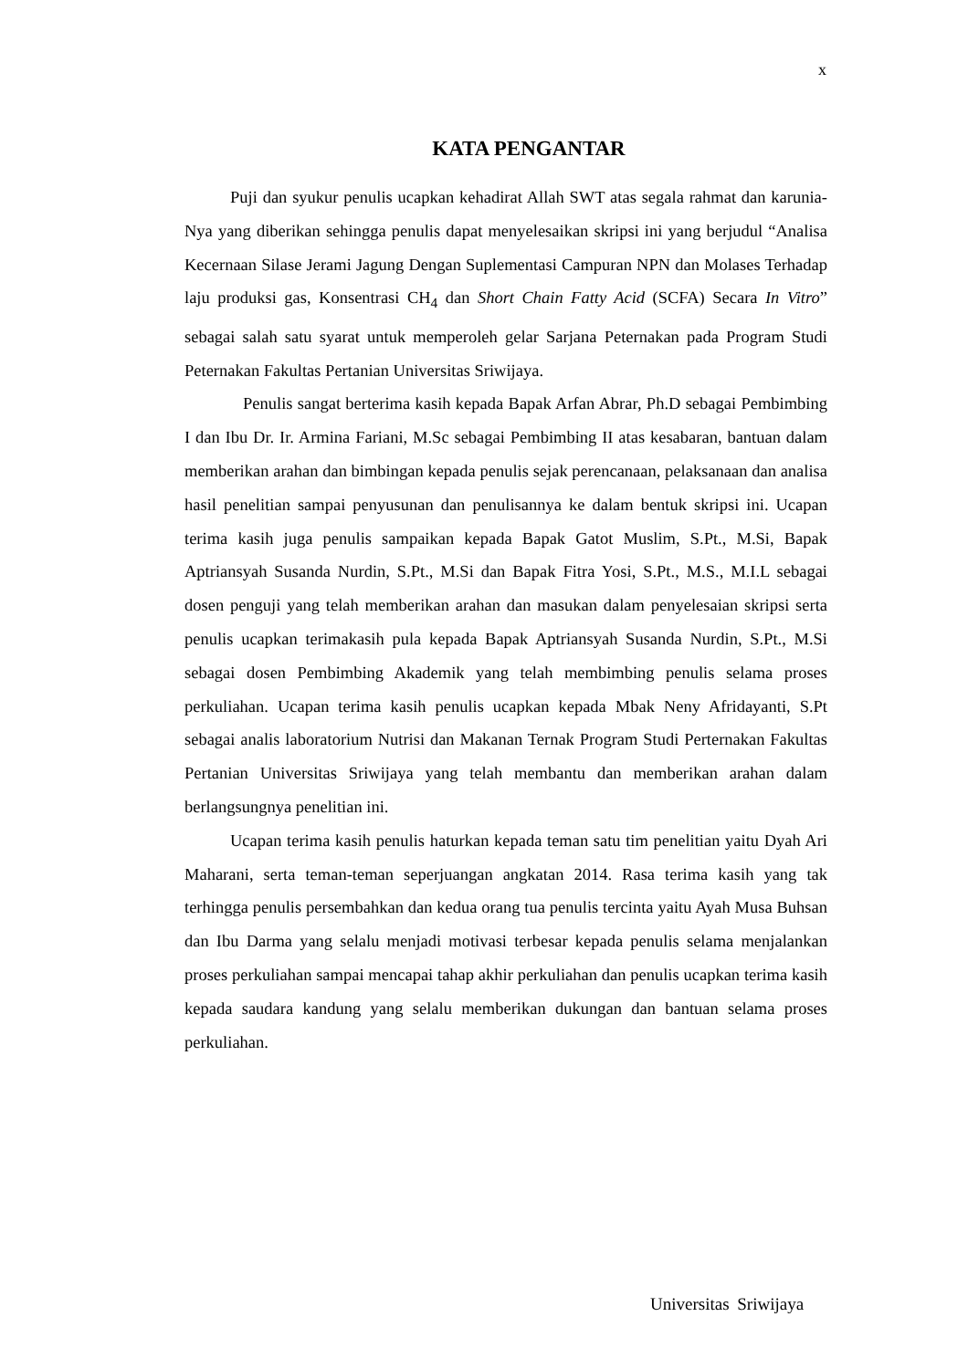x
KATA PENGANTAR
Puji dan syukur penulis ucapkan kehadirat Allah SWT atas segala rahmat dan karunia-Nya yang diberikan sehingga penulis dapat menyelesaikan skripsi ini yang berjudul “Analisa Kecernaan Silase Jerami Jagung Dengan Suplementasi Campuran NPN dan Molases Terhadap laju produksi gas, Konsentrasi CH<sub>4</sub> dan Short Chain Fatty Acid (SCFA) Secara In Vitro” sebagai salah satu syarat untuk memperoleh gelar Sarjana Peternakan pada Program Studi Peternakan Fakultas Pertanian Universitas Sriwijaya.
Penulis sangat berterima kasih kepada Bapak Arfan Abrar, Ph.D sebagai Pembimbing I dan Ibu Dr. Ir. Armina Fariani, M.Sc sebagai Pembimbing II atas kesabaran, bantuan dalam memberikan arahan dan bimbingan kepada penulis sejak perencanaan, pelaksanaan dan analisa hasil penelitian sampai penyusunan dan penulisannya ke dalam bentuk skripsi ini. Ucapan terima kasih juga penulis sampaikan kepada Bapak Gatot Muslim, S.Pt., M.Si, Bapak Aptriansyah Susanda Nurdin, S.Pt., M.Si dan Bapak Fitra Yosi, S.Pt., M.S., M.I.L sebagai dosen penguji yang telah memberikan arahan dan masukan dalam penyelesaian skripsi serta penulis ucapkan terimakasih pula kepada Bapak Aptriansyah Susanda Nurdin, S.Pt., M.Si sebagai dosen Pembimbing Akademik yang telah membimbing penulis selama proses perkuliahan. Ucapan terima kasih penulis ucapkan kepada Mbak Neny Afridayanti, S.Pt sebagai analis laboratorium Nutrisi dan Makanan Ternak Program Studi Perternakan Fakultas Pertanian Universitas Sriwijaya yang telah membantu dan memberikan arahan dalam berlangsungnya penelitian ini.
Ucapan terima kasih penulis haturkan kepada teman satu tim penelitian yaitu Dyah Ari Maharani, serta teman-teman seperjuangan angkatan 2014. Rasa terima kasih yang tak terhingga penulis persembahkan dan kedua orang tua penulis tercinta yaitu Ayah Musa Buhsan dan Ibu Darma yang selalu menjadi motivasi terbesar kepada penulis selama menjalankan proses perkuliahan sampai mencapai tahap akhir perkuliahan dan penulis ucapkan terima kasih kepada saudara kandung yang selalu memberikan dukungan dan bantuan selama proses perkuliahan.
Universitas Sriwijaya